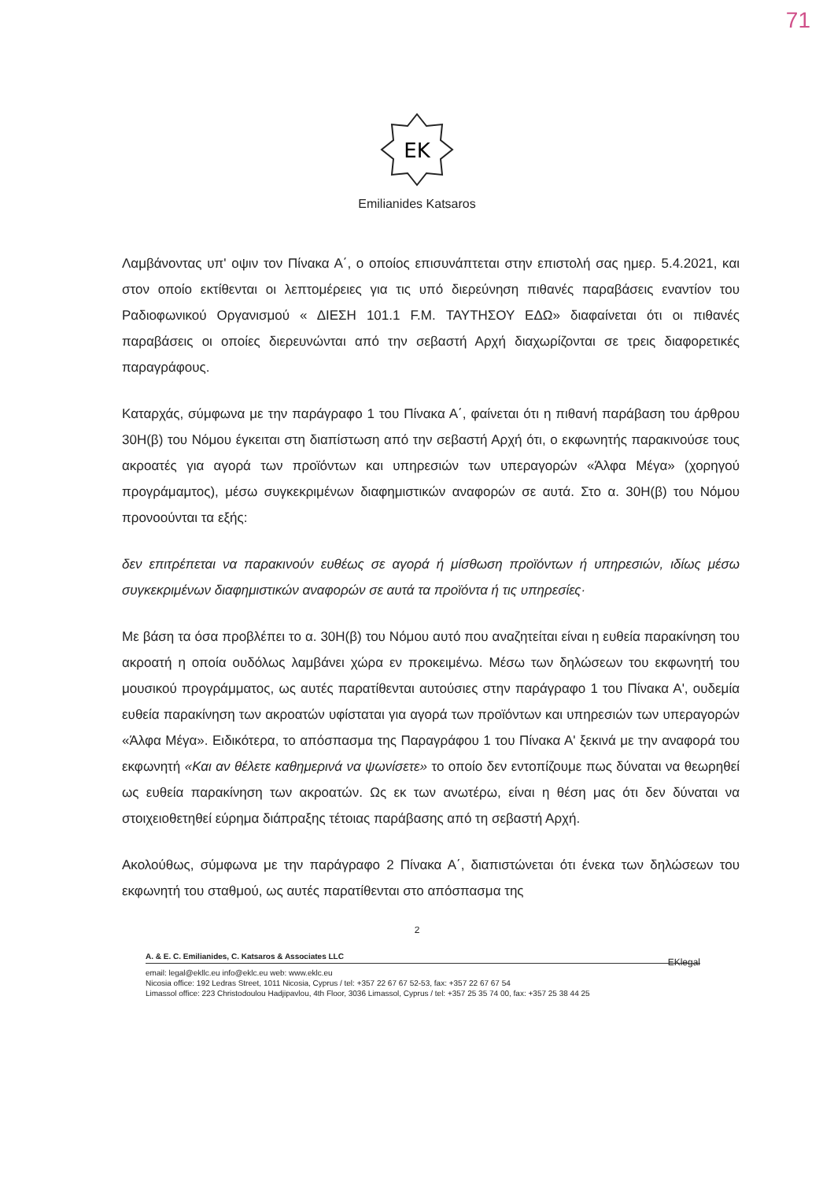71
EK
Emilianides Katsaros
Λαμβάνοντας υπ' οψιν τον Πίνακα Α΄, ο οποίος επισυνάπτεται στην επιστολή σας ημερ. 5.4.2021, και στον οποίο εκτίθενται οι λεπτομέρειες για τις υπό διερεύνηση πιθανές παραβάσεις εναντίον του Ραδιοφωνικού Οργανισμού « ΔΙΕΣΗ 101.1 F.M. ΤΑΥΤΗΣΟΥ ΕΔΩ» διαφαίνεται ότι οι πιθανές παραβάσεις οι οποίες διερευνώνται από την σεβαστή Αρχή διαχωρίζονται σε τρεις διαφορετικές παραγράφους.
Καταρχάς, σύμφωνα με την παράγραφο 1 του Πίνακα Α΄, φαίνεται ότι η πιθανή παράβαση του άρθρου 30Η(β) του Νόμου έγκειται στη διαπίστωση από την σεβαστή Αρχή ότι, ο εκφωνητής παρακινούσε τους ακροατές για αγορά των προϊόντων και υπηρεσιών των υπεραγορών «Άλφα Μέγα» (χορηγού προγράμαμτος), μέσω συγκεκριμένων διαφημιστικών αναφορών σε αυτά. Στο α. 30Η(β) του Νόμου προνοούνται τα εξής:
δεν επιτρέπεται να παρακινούν ευθέως σε αγορά ή μίσθωση προϊόντων ή υπηρεσιών, ιδίως μέσω συγκεκριμένων διαφημιστικών αναφορών σε αυτά τα προϊόντα ή τις υπηρεσίες·
Με βάση τα όσα προβλέπει το α. 30Η(β) του Νόμου αυτό που αναζητείται είναι η ευθεία παρακίνηση του ακροατή η οποία ουδόλως λαμβάνει χώρα εν προκειμένω. Μέσω των δηλώσεων του εκφωνητή του μουσικού προγράμματος, ως αυτές παρατίθενται αυτούσιες στην παράγραφο 1 του Πίνακα Α', ουδεμία ευθεία παρακίνηση των ακροατών υφίσταται για αγορά των προϊόντων και υπηρεσιών των υπεραγορών «Άλφα Μέγα». Ειδικότερα, το απόσπασμα της Παραγράφου 1 του Πίνακα Α' ξεκινά με την αναφορά του εκφωνητή «Και αν θέλετε καθημερινά να ψωνίσετε» το οποίο δεν εντοπίζουμε πως δύναται να θεωρηθεί ως ευθεία παρακίνηση των ακροατών. Ως εκ των ανωτέρω, είναι η θέση μας ότι δεν δύναται να στοιχειοθετηθεί εύρημα διάπραξης τέτοιας παράβασης από τη σεβαστή Αρχή.
Ακολούθως, σύμφωνα με την παράγραφο 2 Πίνακα Α΄, διαπιστώνεται ότι ένεκα των δηλώσεων του εκφωνητή του σταθμού, ως αυτές παρατίθενται στο απόσπασμα της
2
A. & E. C. Emilianides, C. Katsaros & Associates LLC
EKlegal
email: legal@ekllc.eu info@eklc.eu web: www.eklc.eu
Nicosia office: 192 Ledras Street, 1011 Nicosia, Cyprus / tel: +357 22 67 67 52-53, fax: +357 22 67 67 54
Limassol office: 223 Christodoulou Hadjipavlou, 4th Floor, 3036 Limassol, Cyprus / tel: +357 25 35 74 00, fax: +357 25 38 44 25